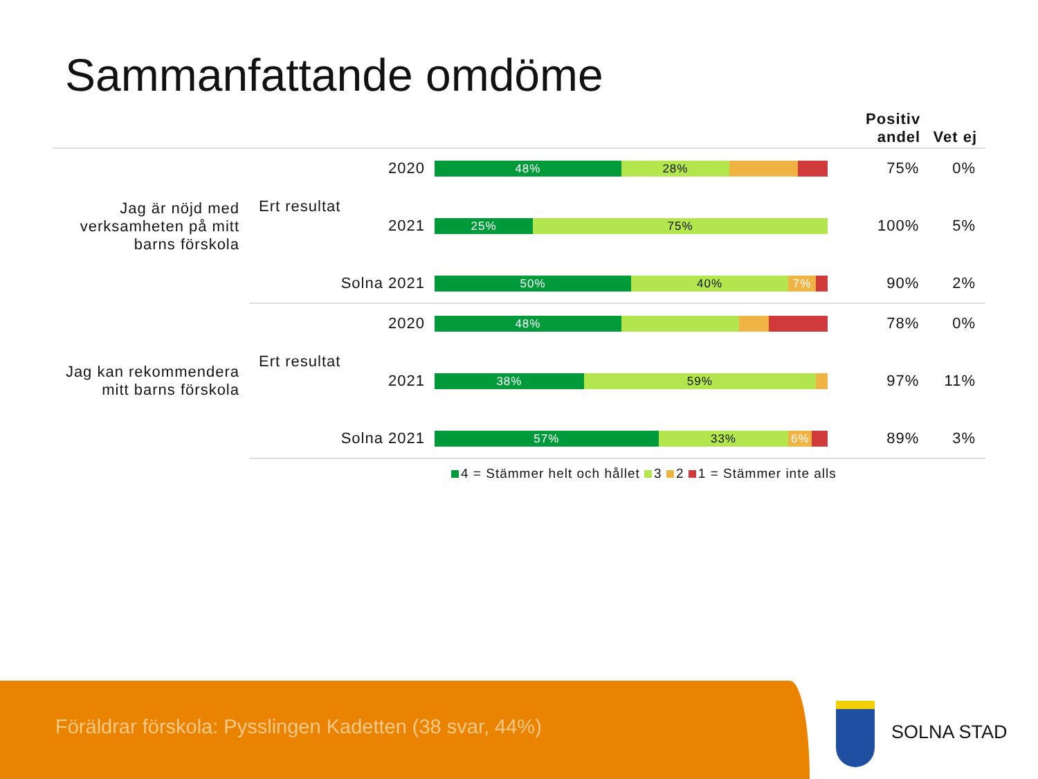Sammanfattande omdöme
| | | | | Positiv andel | Vet ej |
| --- | --- | --- | --- | --- | --- |
| Jag är nöjd med verksamheten på mitt barns förskola | Ert resultat | 2020 | 48% 28% | 75% | 0% |
| | | 2021 | 25% 75% | 100% | 5% |
| | Solna 2021 | | 50% 40% 7% | 90% | 2% |
| Jag kan rekommendera mitt barns förskola | Ert resultat | 2020 | 48% | 78% | 0% |
| | | 2021 | 38% 59% | 97% | 11% |
| | Solna 2021 | | 57% 33% 6% | 89% | 3% |
4 = Stämmer helt och hållet 3 2 1 = Stämmer inte alls
Föräldrar förskola: Pysslingen Kadetten (38 svar, 44%)
SOLNA STAD